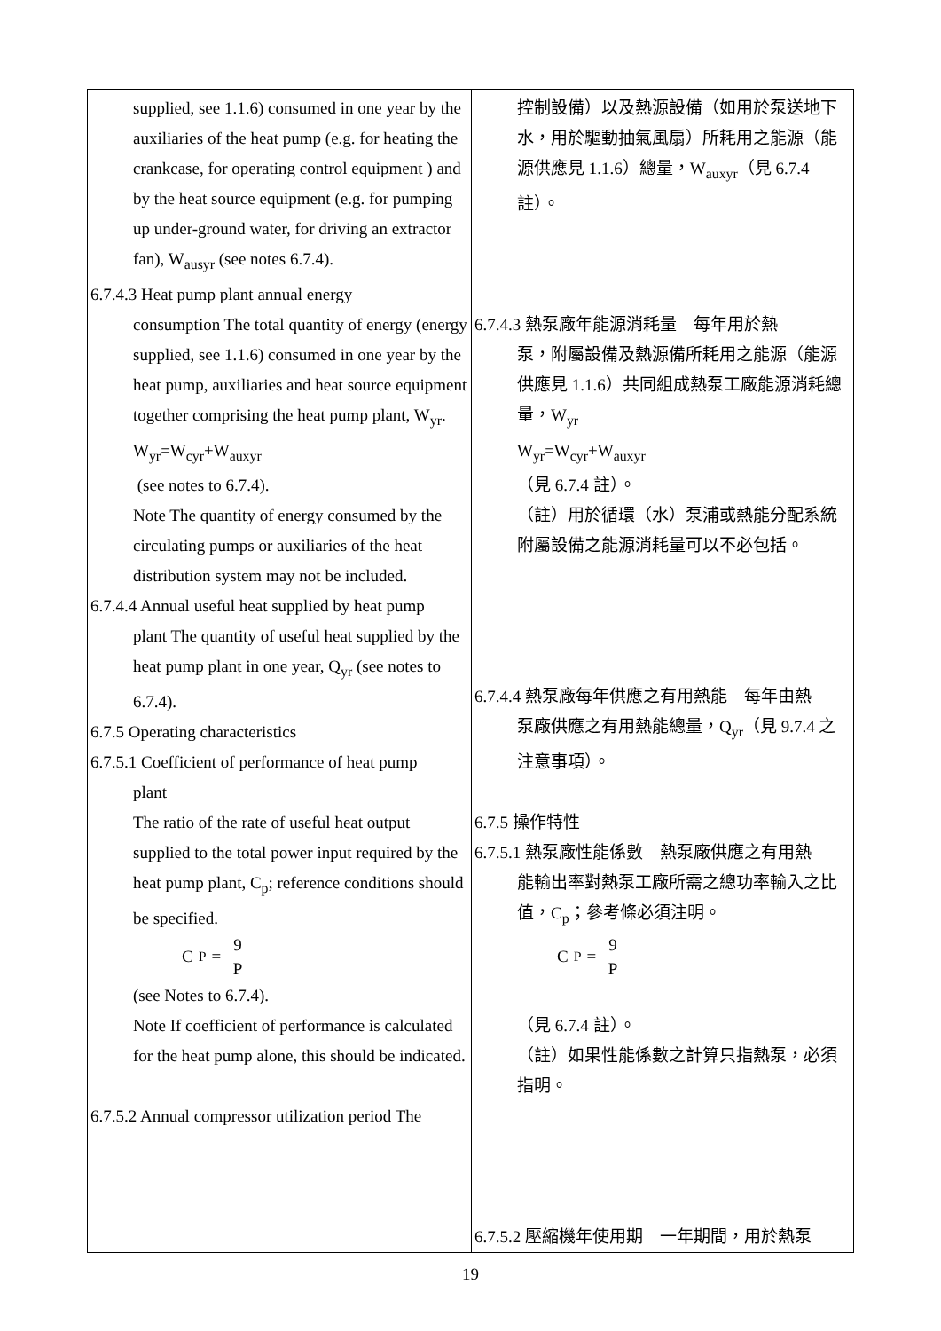| supplied, see 1.1.6) consumed in one year by the auxiliaries of the heat pump (e.g. for heating the crankcase, for operating control equipment ) and by the heat source equipment (e.g. for pumping up under-ground water, for driving an extractor fan), W<sub>ausyr</sub> (see notes 6.7.4). 6.7.4.3 Heat pump plant annual energy consumption The total quantity of energy (energy supplied, see 1.1.6) consumed in one year by the heat pump, auxiliaries and heat source equipment together comprising the heat pump plant, W<sub>yr</sub>. W<sub>yr</sub>=W<sub>cyr</sub>+W<sub>auxyr</sub> (see notes to 6.7.4). Note The quantity of energy consumed by the circulating pumps or auxiliaries of the heat distribution system may not be included. 6.7.4.4 Annual useful heat supplied by heat pump plant The quantity of useful heat supplied by the heat pump plant in one year, Q<sub>yr</sub> (see notes to 6.7.4). 6.7.5 Operating characteristics 6.7.5.1 Coefficient of performance of heat pump plant The ratio of the rate of useful heat output supplied to the total power input required by the heat pump plant, C<sub>p</sub>; reference conditions should be specified. C<sub>P</sub> = 9 P (see Notes to 6.7.4). Note If coefficient of performance is calculated for the heat pump alone, this should be indicated. 6.7.5.2 Annual compressor utilization period The | 控制設備）以及熱源設備（如用於泵送地下水，用於驅動抽氣風扇）所耗用之能源（能源供應見 1.1.6）總量，W<sub>auxyr</sub>（見 6.7.4 註）。 6.7.4.3 熱泵廠年能源消耗量 每年用於熱 泵，附屬設備及熱源備所耗用之能源（能源供應見 1.1.6）共同組成熱泵工廠能源消耗總量，W<sub>yr</sub> W<sub>yr</sub>=W<sub>cyr</sub>+W<sub>auxyr</sub> （見 6.7.4 註）。 （註）用於循環（水）泵浦或熱能分配系統附屬設備之能源消耗量可以不必包括。 6.7.4.4 熱泵廠每年供應之有用熱能 每年由熱 泵廠供應之有用熱能總量，Q<sub>yr</sub>（見 9.7.4 之注意事項）。 6.7.5 操作特性 6.7.5.1 熱泵廠性能係數 熱泵廠供應之有用熱 能輸出率對熱泵工廠所需之總功率輸入之比值，C<sub>p</sub>；參考條必須注明。 C<sub>P</sub> = 9 P （見 6.7.4 註）。 （註）如果性能係數之計算只指熱泵，必須指明。 6.7.5.2 壓縮機年使用期 一年期間，用於熱泵 |
19